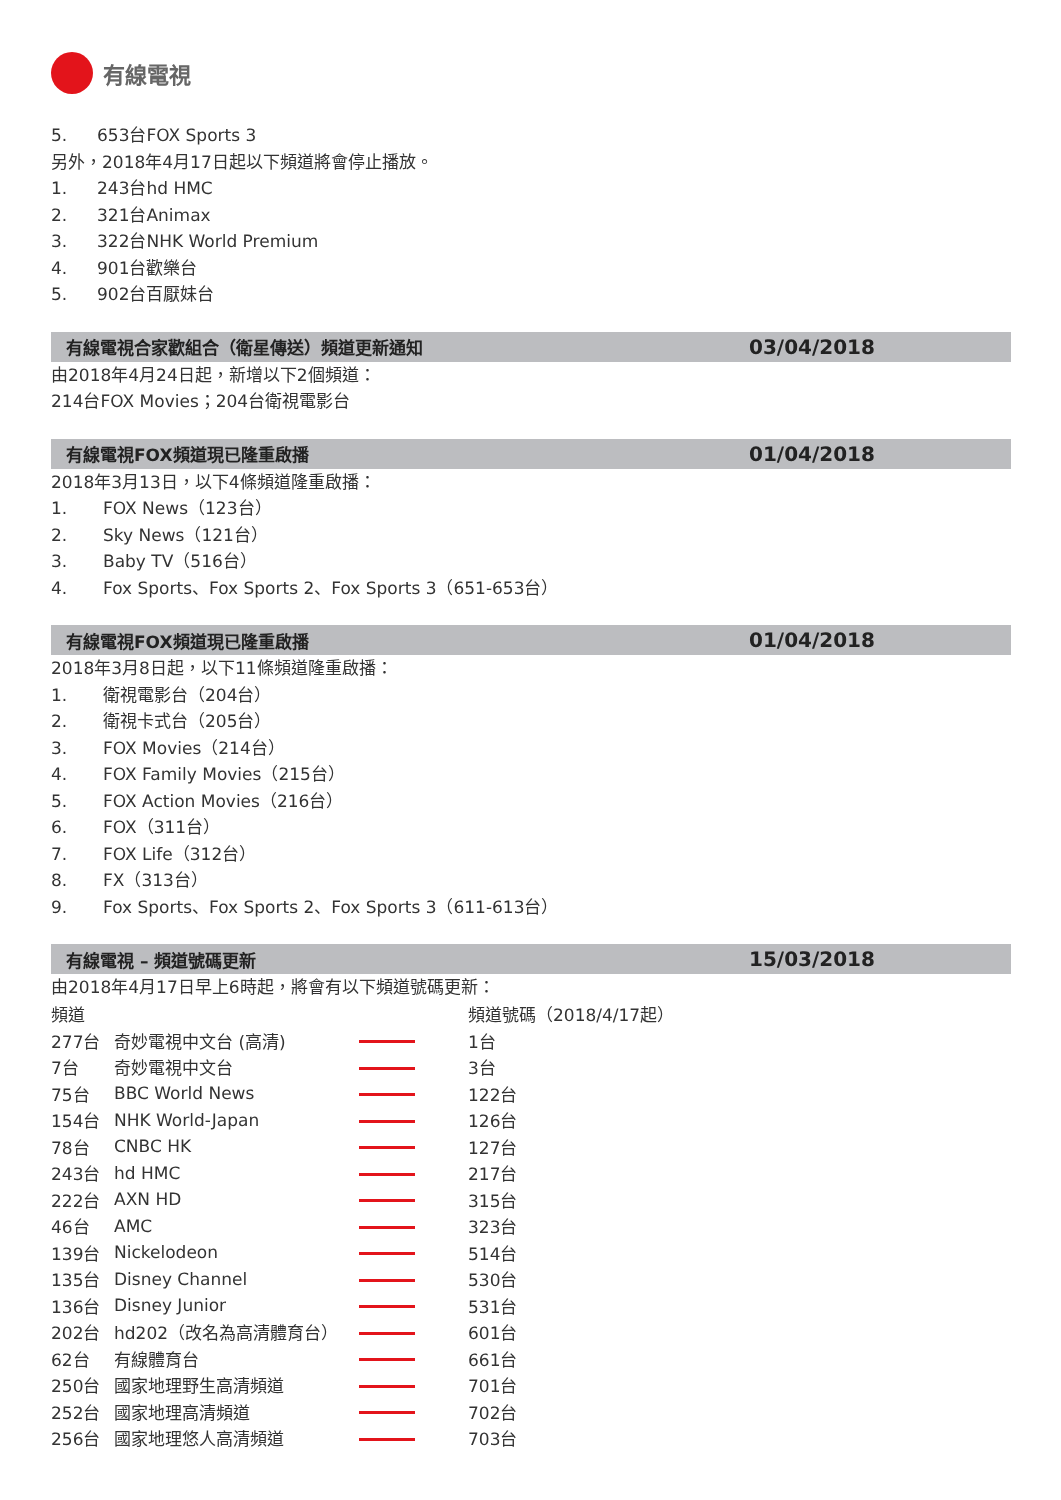有線電視
5. 653台FOX Sports 3
另外，2018年4月17日起以下頻道將會停止播放。
1. 243台hd HMC
2. 321台Animax
3. 322台NHK World Premium
4. 901台歡樂台
5. 902台百厭妹台
有線電視合家歡組合（衛星傳送）頻道更新通知
03/04/2018
由2018年4月24日起，新增以下2個頻道：
214台FOX Movies；204台衛視電影台
有線電視FOX頻道現已隆重啟播
01/04/2018
2018年3月13日，以下4條頻道隆重啟播：
1. FOX News（123台）
2. Sky News（121台）
3. Baby TV（516台）
4. Fox Sports、Fox Sports 2、Fox Sports 3（651-653台）
有線電視FOX頻道現已隆重啟播
01/04/2018
2018年3月8日起，以下11條頻道隆重啟播：
1. 衛視電影台（204台）
2. 衛視卡式台（205台）
3. FOX Movies（214台）
4. FOX Family Movies（215台）
5. FOX Action Movies（216台）
6. FOX（311台）
7. FOX Life（312台）
8. FX（313台）
9. Fox Sports、Fox Sports 2、Fox Sports 3（611-613台）
有線電視 – 頻道號碼更新
15/03/2018
由2018年4月17日早上6時起，將會有以下頻道號碼更新：
| 頻道 | | | 頻道號碼（2018/4/17起） |
| 277台 | 奇妙電視中文台 (高清) | | 1台 |
| 7台 | 奇妙電視中文台 | | 3台 |
| 75台 | BBC World News | | 122台 |
| 154台 | NHK World-Japan | | 126台 |
| 78台 | CNBC HK | | 127台 |
| 243台 | hd HMC | | 217台 |
| 222台 | AXN HD | | 315台 |
| 46台 | AMC | | 323台 |
| 139台 | Nickelodeon | | 514台 |
| 135台 | Disney Channel | | 530台 |
| 136台 | Disney Junior | | 531台 |
| 202台 | hd202（改名為高清體育台） | | 601台 |
| 62台 | 有線體育台 | | 661台 |
| 250台 | 國家地理野生高清頻道 | | 701台 |
| 252台 | 國家地理高清頻道 | | 702台 |
| 256台 | 國家地理悠人高清頻道 | | 703台 |